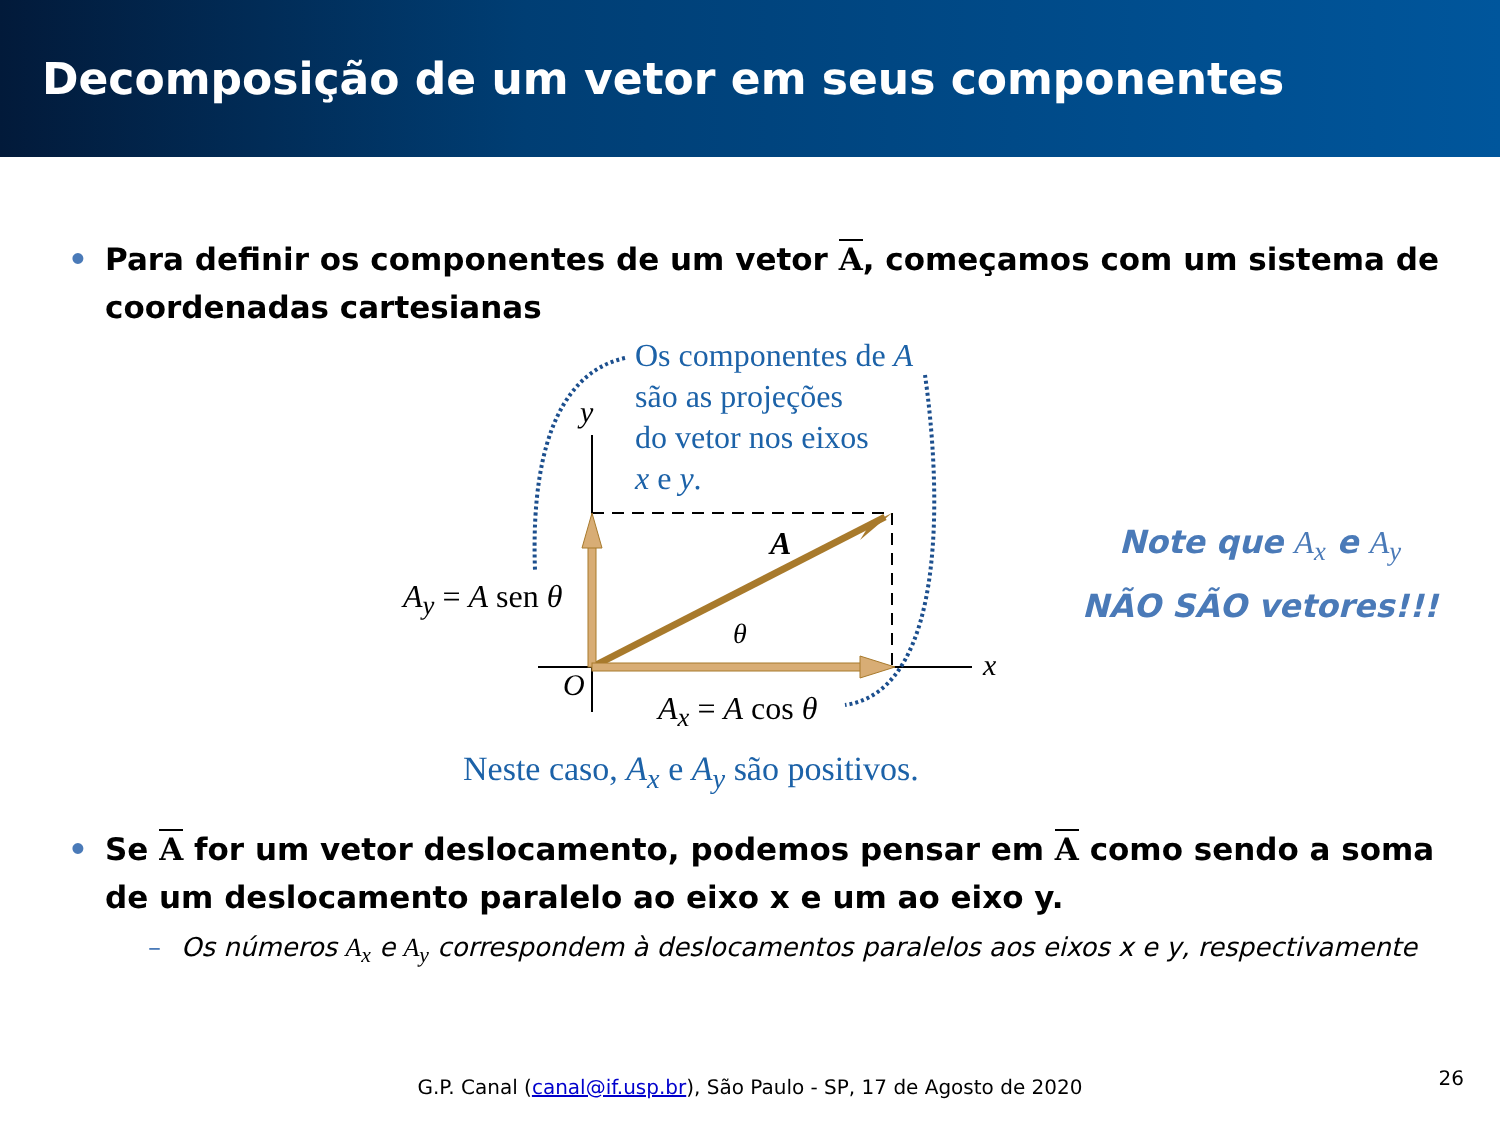Decomposição de um vetor em seus componentes
•
Para definir os componentes de um vetor A, começamos com um sistema de coordenadas cartesianas
Os componentes de A
são as projeções
do vetor nos eixos
x e y.
y
x
O
A
θ
A<sub>y</sub> = A sen θ
A<sub>x</sub> = A cos θ
Neste caso, A<sub>x</sub> e A<sub>y</sub> são positivos.
Note que A<sub>x</sub> e A<sub>y</sub>
NÃO SÃO vetores!!!
•
Se A for um vetor deslocamento, podemos pensar em A como sendo a soma de um deslocamento paralelo ao eixo x e um ao eixo y.
– Os números A<sub>x</sub> e A<sub>y</sub> correspondem à deslocamentos paralelos aos eixos x e y, respectivamente
G.P. Canal (canal@if.usp.br), São Paulo - SP, 17 de Agosto de 2020 26